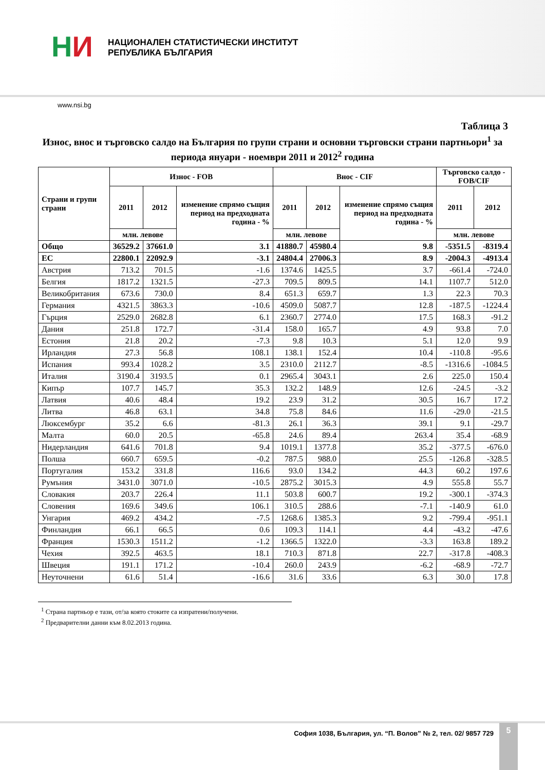НИ
НАЦИОНАЛЕН СТАТИСТИЧЕСКИ ИНСТИТУТ
РЕПУБЛИКА БЪЛГАРИЯ
www.nsi.bg
Таблица 3
Износ, внос и търговско салдо на България по групи страни и основни търговски страни партньори<sup>1</sup> за периода януари - ноември 2011 и 2012<sup>2</sup> година
| Страни и групи страни | Износ - FOB | | | Внос - CIF | | | Търговско салдо - FOB/CIF | |
| --- | --- | --- | --- | --- | --- | --- | --- | --- |
| | 2011 | 2012 | изменение спрямо същия период на предходната година - % | 2011 | 2012 | изменение спрямо същия период на предходната година - % | 2011 | 2012 |
| | млн. левове | | | млн. левове | | | млн. левове | |
| Общо | 36529.2 | 37661.0 | 3.1 | 41880.7 | 45980.4 | 9.8 | -5351.5 | -8319.4 |
| ЕС | 22800.1 | 22092.9 | -3.1 | 24804.4 | 27006.3 | 8.9 | -2004.3 | -4913.4 |
| Австрия | 713.2 | 701.5 | -1.6 | 1374.6 | 1425.5 | 3.7 | -661.4 | -724.0 |
| Белгия | 1817.2 | 1321.5 | -27.3 | 709.5 | 809.5 | 14.1 | 1107.7 | 512.0 |
| Великобритания | 673.6 | 730.0 | 8.4 | 651.3 | 659.7 | 1.3 | 22.3 | 70.3 |
| Германия | 4321.5 | 3863.3 | -10.6 | 4509.0 | 5087.7 | 12.8 | -187.5 | -1224.4 |
| Гърция | 2529.0 | 2682.8 | 6.1 | 2360.7 | 2774.0 | 17.5 | 168.3 | -91.2 |
| Дания | 251.8 | 172.7 | -31.4 | 158.0 | 165.7 | 4.9 | 93.8 | 7.0 |
| Естония | 21.8 | 20.2 | -7.3 | 9.8 | 10.3 | 5.1 | 12.0 | 9.9 |
| Ирландия | 27.3 | 56.8 | 108.1 | 138.1 | 152.4 | 10.4 | -110.8 | -95.6 |
| Испания | 993.4 | 1028.2 | 3.5 | 2310.0 | 2112.7 | -8.5 | -1316.6 | -1084.5 |
| Италия | 3190.4 | 3193.5 | 0.1 | 2965.4 | 3043.1 | 2.6 | 225.0 | 150.4 |
| Кипър | 107.7 | 145.7 | 35.3 | 132.2 | 148.9 | 12.6 | -24.5 | -3.2 |
| Латвия | 40.6 | 48.4 | 19.2 | 23.9 | 31.2 | 30.5 | 16.7 | 17.2 |
| Литва | 46.8 | 63.1 | 34.8 | 75.8 | 84.6 | 11.6 | -29.0 | -21.5 |
| Люксембург | 35.2 | 6.6 | -81.3 | 26.1 | 36.3 | 39.1 | 9.1 | -29.7 |
| Малта | 60.0 | 20.5 | -65.8 | 24.6 | 89.4 | 263.4 | 35.4 | -68.9 |
| Нидерландия | 641.6 | 701.8 | 9.4 | 1019.1 | 1377.8 | 35.2 | -377.5 | -676.0 |
| Полша | 660.7 | 659.5 | -0.2 | 787.5 | 988.0 | 25.5 | -126.8 | -328.5 |
| Португалия | 153.2 | 331.8 | 116.6 | 93.0 | 134.2 | 44.3 | 60.2 | 197.6 |
| Румъния | 3431.0 | 3071.0 | -10.5 | 2875.2 | 3015.3 | 4.9 | 555.8 | 55.7 |
| Словакия | 203.7 | 226.4 | 11.1 | 503.8 | 600.7 | 19.2 | -300.1 | -374.3 |
| Словения | 169.6 | 349.6 | 106.1 | 310.5 | 288.6 | -7.1 | -140.9 | 61.0 |
| Унгария | 469.2 | 434.2 | -7.5 | 1268.6 | 1385.3 | 9.2 | -799.4 | -951.1 |
| Финландия | 66.1 | 66.5 | 0.6 | 109.3 | 114.1 | 4.4 | -43.2 | -47.6 |
| Франция | 1530.3 | 1511.2 | -1.2 | 1366.5 | 1322.0 | -3.3 | 163.8 | 189.2 |
| Чехия | 392.5 | 463.5 | 18.1 | 710.3 | 871.8 | 22.7 | -317.8 | -408.3 |
| Швеция | 191.1 | 171.2 | -10.4 | 260.0 | 243.9 | -6.2 | -68.9 | -72.7 |
| Неуточнени | 61.6 | 51.4 | -16.6 | 31.6 | 33.6 | 6.3 | 30.0 | 17.8 |
<sup>1</sup> Страна партньор е тази, от/за която стоките са изпратени/получени.
<sup>2</sup> Предварителни данни към 8.02.2013 година.
София 1038, България, ул. “П. Волов” № 2, тел. 02/ 9857 729 5